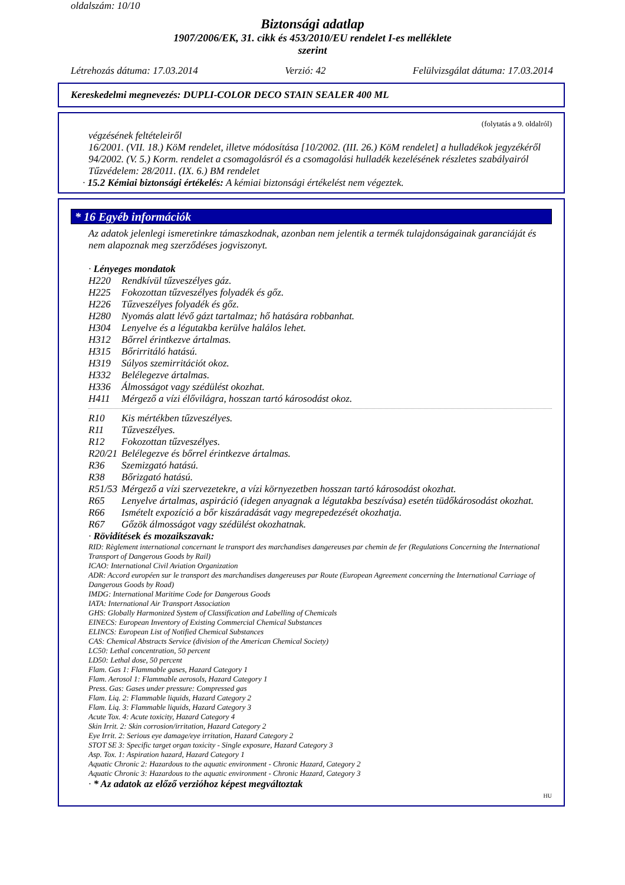oldalszám: 10/10
Biztonsági adatlap
1907/2006/EK, 31. cikk és 453/2010/EU rendelet I-es melléklete
szerint
Létrehozás dátuma: 17.03.2014 Verzió: 42 Felülvizsgálat dátuma: 17.03.2014
Kereskedelmi megnevezés: DUPLI-COLOR DECO STAIN SEALER 400 ML
(folytatás a 9. oldalról)
végzésének feltételeiről
16/2001. (VII. 18.) KöM rendelet, illetve módosítása [10/2002. (III. 26.) KöM rendelet] a hulladékok jegyzékéről
94/2002. (V. 5.) Korm. rendelet a csomagolásról és a csomagolási hulladék kezelésének részletes szabályairól
Tűzvédelem: 28/2011. (IX. 6.) BM rendelet
· 15.2 Kémiai biztonsági értékelés: A kémiai biztonsági értékelést nem végeztek.
* 16 Egyéb információk
Az adatok jelenlegi ismeretinkre támaszkodnak, azonban nem jelentik a termék tulajdonságainak garanciáját és nem alapoznak meg szerződéses jogviszonyt.
· Lényeges mondatok
H220 Rendkívül tűzveszélyes gáz.
H225 Fokozottan tűzveszélyes folyadék és gőz.
H226 Tűzveszélyes folyadék és gőz.
H280 Nyomás alatt lévő gázt tartalmaz; hő hatására robbanhat.
H304 Lenyelve és a légutakba kerülve halálos lehet.
H312 Bőrrel érintkezve ártalmas.
H315 Bőrirritáló hatású.
H319 Súlyos szemirritációt okoz.
H332 Belélegezve ártalmas.
H336 Álmosságot vagy szédülést okozhat.
H411 Mérgező a vízi élővilágra, hosszan tartó károsodást okoz.
R10 Kis mértékben tűzveszélyes.
R11 Tűzveszélyes.
R12 Fokozottan tűzveszélyes.
R20/21 Belélegezve és bőrrel érintkezve ártalmas.
R36 Szemizgató hatású.
R38 Bőrizgató hatású.
R51/53 Mérgező a vízi szervezetekre, a vízi környezetben hosszan tartó károsodást okozhat.
R65 Lenyelve ártalmas, aspiráció (idegen anyagnak a légutakba beszívása) esetén tüdőkárosodást okozhat.
R66 Ismételt expozíció a bőr kiszáradását vagy megrepedezését okozhatja.
R67 Gőzök álmosságot vagy szédülést okozhatnak.
· Rövidítések és mozaikszavak:
RID: Règlement international concernant le transport des marchandises dangereuses par chemin de fer (Regulations Concerning the International Transport of Dangerous Goods by Rail)
ICAO: International Civil Aviation Organization
ADR: Accord européen sur le transport des marchandises dangereuses par Route (European Agreement concerning the International Carriage of Dangerous Goods by Road)
IMDG: International Maritime Code for Dangerous Goods
IATA: International Air Transport Association
GHS: Globally Harmonized System of Classification and Labelling of Chemicals
EINECS: European Inventory of Existing Commercial Chemical Substances
ELINCS: European List of Notified Chemical Substances
CAS: Chemical Abstracts Service (division of the American Chemical Society)
LC50: Lethal concentration, 50 percent
LD50: Lethal dose, 50 percent
Flam. Gas 1: Flammable gases, Hazard Category 1
Flam. Aerosol 1: Flammable aerosols, Hazard Category 1
Press. Gas: Gases under pressure: Compressed gas
Flam. Liq. 2: Flammable liquids, Hazard Category 2
Flam. Liq. 3: Flammable liquids, Hazard Category 3
Acute Tox. 4: Acute toxicity, Hazard Category 4
Skin Irrit. 2: Skin corrosion/irritation, Hazard Category 2
Eye Irrit. 2: Serious eye damage/eye irritation, Hazard Category 2
STOT SE 3: Specific target organ toxicity - Single exposure, Hazard Category 3
Asp. Tox. 1: Aspiration hazard, Hazard Category 1
Aquatic Chronic 2: Hazardous to the aquatic environment - Chronic Hazard, Category 2
Aquatic Chronic 3: Hazardous to the aquatic environment - Chronic Hazard, Category 3
· * Az adatok az előző verzióhoz képest megváltoztak
HU